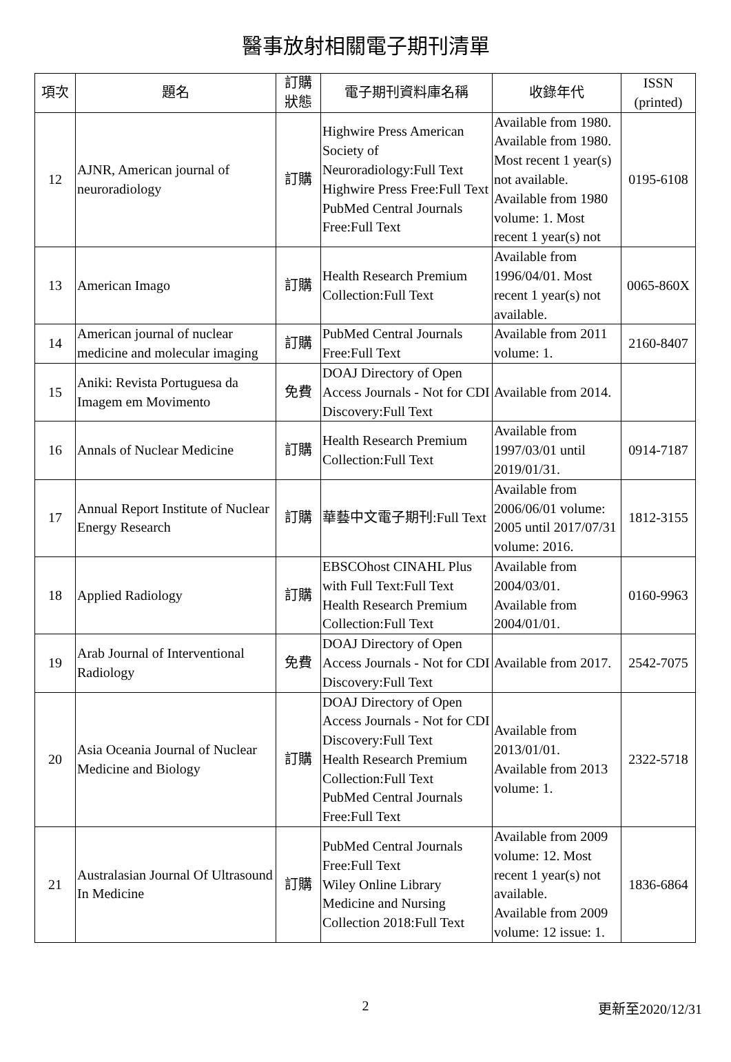醫事放射相關電子期刊清單
| 項次 | 題名 | 訂購 狀態 | 電子期刊資料庫名稱 | 收錄年代 | ISSN (printed) |
| --- | --- | --- | --- | --- | --- |
| 12 | AJNR, American journal of neuroradiology | 訂購 | Highwire Press American Society of Neuroradiology:Full Text Highwire Press Free:Full Text PubMed Central Journals Free:Full Text | Available from 1980. Available from 1980. Most recent 1 year(s) not available. Available from 1980 volume: 1. Most recent 1 year(s) not | 0195-6108 |
| 13 | American Imago | 訂購 | Health Research Premium Collection:Full Text | Available from 1996/04/01. Most recent 1 year(s) not available. | 0065-860X |
| 14 | American journal of nuclear medicine and molecular imaging | 訂購 | PubMed Central Journals Free:Full Text | Available from 2011 volume: 1. | 2160-8407 |
| 15 | Aniki: Revista Portuguesa da Imagem em Movimento | 免費 | DOAJ Directory of Open Access Journals - Not for CDI Discovery:Full Text | Available from 2014. | |
| 16 | Annals of Nuclear Medicine | 訂購 | Health Research Premium Collection:Full Text | Available from 1997/03/01 until 2019/01/31. | 0914-7187 |
| 17 | Annual Report Institute of Nuclear Energy Research | 訂購 | 華藝中文電子期刊:Full Text | Available from 2006/06/01 volume: 2005 until 2017/07/31 volume: 2016. | 1812-3155 |
| 18 | Applied Radiology | 訂購 | EBSCOhost CINAHL Plus with Full Text:Full Text Health Research Premium Collection:Full Text | Available from 2004/03/01. Available from 2004/01/01. | 0160-9963 |
| 19 | Arab Journal of Interventional Radiology | 免費 | DOAJ Directory of Open Access Journals - Not for CDI Discovery:Full Text | Available from 2017. | 2542-7075 |
| 20 | Asia Oceania Journal of Nuclear Medicine and Biology | 訂購 | DOAJ Directory of Open Access Journals - Not for CDI Discovery:Full Text Health Research Premium Collection:Full Text PubMed Central Journals Free:Full Text | Available from 2013/01/01. Available from 2013 volume: 1. | 2322-5718 |
| 21 | Australasian Journal Of Ultrasound In Medicine | 訂購 | PubMed Central Journals Free:Full Text Wiley Online Library Medicine and Nursing Collection 2018:Full Text | Available from 2009 volume: 12. Most recent 1 year(s) not available. Available from 2009 volume: 12 issue: 1. | 1836-6864 |
2
更新至2020/12/31